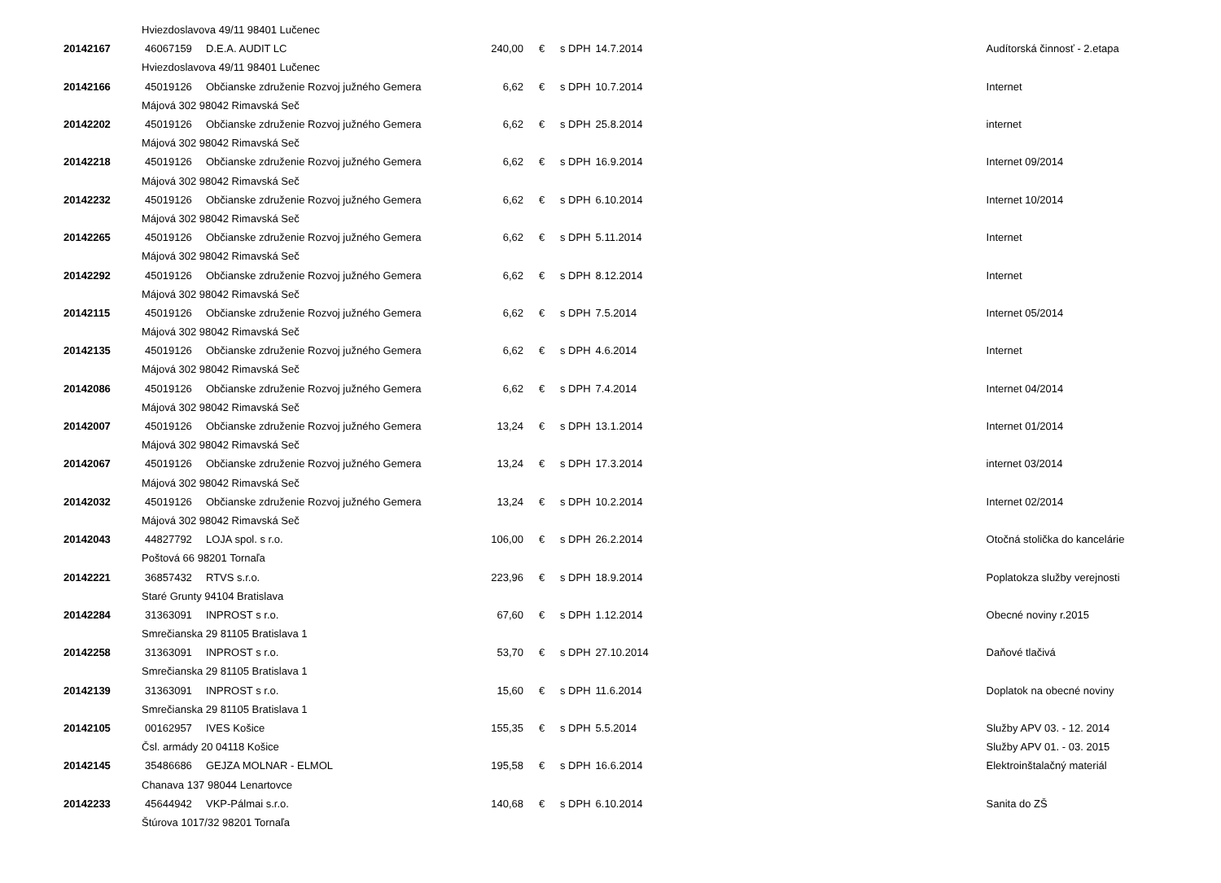| | Hviezdoslavova 49/11 98401 Lučenec | | | | | | |
| 20142167 | 46067159 | D.E.A. AUDIT LC | 240,00 | € | s DPH | 14.7.2014 | Audítorská činnosť - 2.etapa |
| | Hviezdoslavova 49/11 98401 Lučenec | | | | | | |
| 20142166 | 45019126 | Občianske združenie Rozvoj južného Gemera | 6,62 | € | s DPH | 10.7.2014 | Internet |
| | Májová 302 98042 Rimavská Seč | | | | | | |
| 20142202 | 45019126 | Občianske združenie Rozvoj južného Gemera | 6,62 | € | s DPH | 25.8.2014 | internet |
| | Májová 302 98042 Rimavská Seč | | | | | | |
| 20142218 | 45019126 | Občianske združenie Rozvoj južného Gemera | 6,62 | € | s DPH | 16.9.2014 | Internet 09/2014 |
| | Májová 302 98042 Rimavská Seč | | | | | | |
| 20142232 | 45019126 | Občianske združenie Rozvoj južného Gemera | 6,62 | € | s DPH | 6.10.2014 | Internet 10/2014 |
| | Májová 302 98042 Rimavská Seč | | | | | | |
| 20142265 | 45019126 | Občianske združenie Rozvoj južného Gemera | 6,62 | € | s DPH | 5.11.2014 | Internet |
| | Májová 302 98042 Rimavská Seč | | | | | | |
| 20142292 | 45019126 | Občianske združenie Rozvoj južného Gemera | 6,62 | € | s DPH | 8.12.2014 | Internet |
| | Májová 302 98042 Rimavská Seč | | | | | | |
| 20142115 | 45019126 | Občianske združenie Rozvoj južného Gemera | 6,62 | € | s DPH | 7.5.2014 | Internet 05/2014 |
| | Májová 302 98042 Rimavská Seč | | | | | | |
| 20142135 | 45019126 | Občianske združenie Rozvoj južného Gemera | 6,62 | € | s DPH | 4.6.2014 | Internet |
| | Májová 302 98042 Rimavská Seč | | | | | | |
| 20142086 | 45019126 | Občianske združenie Rozvoj južného Gemera | 6,62 | € | s DPH | 7.4.2014 | Internet 04/2014 |
| | Májová 302 98042 Rimavská Seč | | | | | | |
| 20142007 | 45019126 | Občianske združenie Rozvoj južného Gemera | 13,24 | € | s DPH | 13.1.2014 | Internet 01/2014 |
| | Májová 302 98042 Rimavská Seč | | | | | | |
| 20142067 | 45019126 | Občianske združenie Rozvoj južného Gemera | 13,24 | € | s DPH | 17.3.2014 | internet 03/2014 |
| | Májová 302 98042 Rimavská Seč | | | | | | |
| 20142032 | 45019126 | Občianske združenie Rozvoj južného Gemera | 13,24 | € | s DPH | 10.2.2014 | Internet 02/2014 |
| | Májová 302 98042 Rimavská Seč | | | | | | |
| 20142043 | 44827792 | LOJA spol. s r.o. | 106,00 | € | s DPH | 26.2.2014 | Otočná stolička do kancelárie |
| | Poštová 66 98201 Tornaľa | | | | | | |
| 20142221 | 36857432 | RTVS s.r.o. | 223,96 | € | s DPH | 18.9.2014 | Poplatokza služby verejnosti |
| | Staré Grunty 94104 Bratislava | | | | | | |
| 20142284 | 31363091 | INPROST s r.o. | 67,60 | € | s DPH | 1.12.2014 | Obecné noviny r.2015 |
| | Smrečianska 29 81105 Bratislava 1 | | | | | | |
| 20142258 | 31363091 | INPROST s r.o. | 53,70 | € | s DPH | 27.10.2014 | Daňové tlačivá |
| | Smrečianska 29 81105 Bratislava 1 | | | | | | |
| 20142139 | 31363091 | INPROST s r.o. | 15,60 | € | s DPH | 11.6.2014 | Doplatok na obecné noviny |
| | Smrečianska 29 81105 Bratislava 1 | | | | | | |
| 20142105 | 00162957 | IVES Košice | 155,35 | € | s DPH | 5.5.2014 | Služby APV 03. - 12. 2014 |
| | Čsl. armády 20 04118 Košice | | | | | | Služby APV 01. - 03. 2015 |
| 20142145 | 35486686 | GEJZA MOLNAR - ELMOL | 195,58 | € | s DPH | 16.6.2014 | Elektroinštalačný materiál |
| | Chanava 137 98044 Lenartovce | | | | | | |
| 20142233 | 45644942 | VKP-Pálmai s.r.o. | 140,68 | € | s DPH | 6.10.2014 | Sanita do ZŠ |
| | Štúrova 1017/32 98201 Tornaľa | | | | | | |